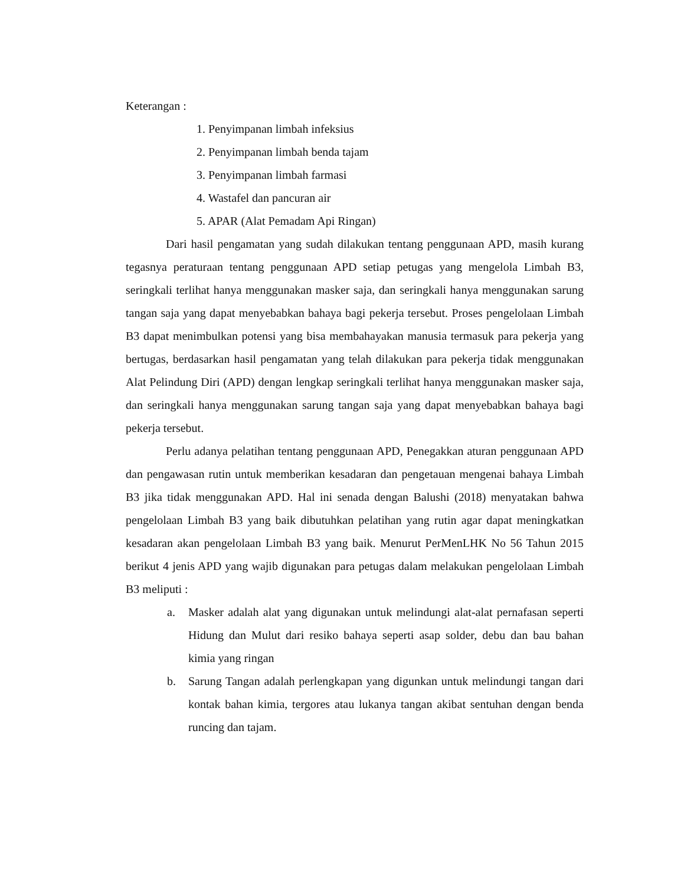Keterangan :
1. Penyimpanan limbah infeksius
2. Penyimpanan limbah benda tajam
3. Penyimpanan limbah farmasi
4. Wastafel dan pancuran air
5. APAR (Alat Pemadam Api Ringan)
Dari hasil pengamatan yang sudah dilakukan tentang penggunaan APD, masih kurang tegasnya peraturaan tentang penggunaan APD setiap petugas yang mengelola Limbah B3, seringkali terlihat hanya menggunakan masker saja, dan seringkali hanya menggunakan sarung tangan saja yang dapat menyebabkan bahaya bagi pekerja tersebut. Proses pengelolaan Limbah B3 dapat menimbulkan potensi yang bisa membahayakan manusia termasuk para pekerja yang bertugas, berdasarkan hasil pengamatan yang telah dilakukan para pekerja tidak menggunakan Alat Pelindung Diri (APD) dengan lengkap seringkali terlihat hanya menggunakan masker saja, dan seringkali hanya menggunakan sarung tangan saja yang dapat menyebabkan bahaya bagi pekerja tersebut.
Perlu adanya pelatihan tentang penggunaan APD, Penegakkan aturan penggunaan APD dan pengawasan rutin untuk memberikan kesadaran dan pengetauan mengenai bahaya Limbah B3 jika tidak menggunakan APD. Hal ini senada dengan Balushi (2018) menyatakan bahwa pengelolaan Limbah B3 yang baik dibutuhkan pelatihan yang rutin agar dapat meningkatkan kesadaran akan pengelolaan Limbah B3 yang baik. Menurut PerMenLHK No 56 Tahun 2015 berikut 4 jenis APD yang wajib digunakan para petugas dalam melakukan pengelolaan Limbah B3 meliputi :
a. Masker adalah alat yang digunakan untuk melindungi alat-alat pernafasan seperti Hidung dan Mulut dari resiko bahaya seperti asap solder, debu dan bau bahan kimia yang ringan
b. Sarung Tangan adalah perlengkapan yang digunkan untuk melindungi tangan dari kontak bahan kimia, tergores atau lukanya tangan akibat sentuhan dengan benda runcing dan tajam.